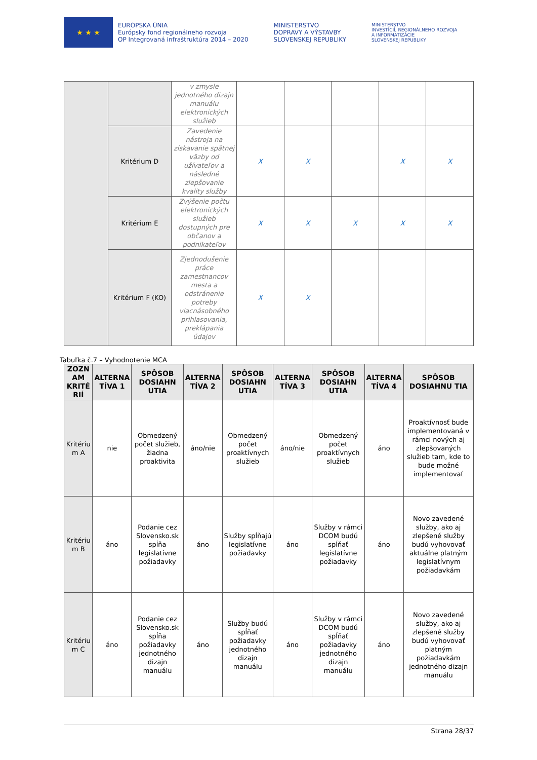★ ★ ★
EURÓPSKA ÚNIA
Európsky fond regionálneho rozvoja
OP Integrovaná infraštruktúra 2014 – 2020
MINISTERSTVO
DOPRAVY A VÝSTAVBY
SLOVENSKEJ REPUBLIKY
MINISTERSTVO
INVESTÍCIÍ, REGIONÁLNEHO ROZVOJA
A INFORMATIZÁCIE
SLOVENSKEJ REPUBLIKY
| | | v zmysle jednotného dizajn manuálu elektronických služieb | | | | | |
| | Kritérium D | Zavedenie nástroja na získavanie spätnej väzby od užívateľov a následné zlepšovanie kvality služby | X | X | | X | X |
| | Kritérium E | Zvýšenie počtu elektronických služieb dostupných pre občanov a podnikateľov | X | X | X | X | X |
| | Kritérium F (KO) | Zjednodušenie práce zamestnancov mesta a odstránenie potreby viacnásobného prihlasovania, preklápania údajov | X | X | | | |
Tabuľka č.7 – Vyhodnotenie MCA
| ZOZN AM KRITÉ RIÍ | ALTERNA TÍVA 1 | SPÔSOB DOSIAHN UTIA | ALTERNA TÍVA 2 | SPÔSOB DOSIAHN UTIA | ALTERNA TÍVA 3 | SPÔSOB DOSIAHN UTIA | ALTERNA TÍVA 4 | SPÔSOB DOSIAHNU TIA |
| --- | --- | --- | --- | --- | --- | --- | --- | --- |
| Kritériu m A | nie | Obmedzený počet služieb, žiadna proaktivita | áno/nie | Obmedzený počet proaktívnych služieb | áno/nie | Obmedzený počet proaktívnych služieb | áno | Proaktívnosť bude implementovaná v rámci nových aj zlepšovaných služieb tam, kde to bude možné implementovať |
| Kritériu m B | áno | Podanie cez Slovensko.sk spĺňa legislatívne požiadavky | áno | Služby spĺňajú legislatívne požiadavky | áno | Služby v rámci DCOM budú spĺňať legislatívne požiadavky | áno | Novo zavedené služby, ako aj zlepšené služby budú vyhovovať aktuálne platným legislatívnym požiadavkám |
| Kritériu m C | áno | Podanie cez Slovensko.sk spĺňa požiadavky jednotného dizajn manuálu | áno | Služby budú spĺňať požiadavky jednotného dizajn manuálu | áno | Služby v rámci DCOM budú spĺňať požiadavky jednotného dizajn manuálu | áno | Novo zavedené služby, ako aj zlepšené služby budú vyhovovať platným požiadavkám jednotného dizajn manuálu |
Strana 28/37